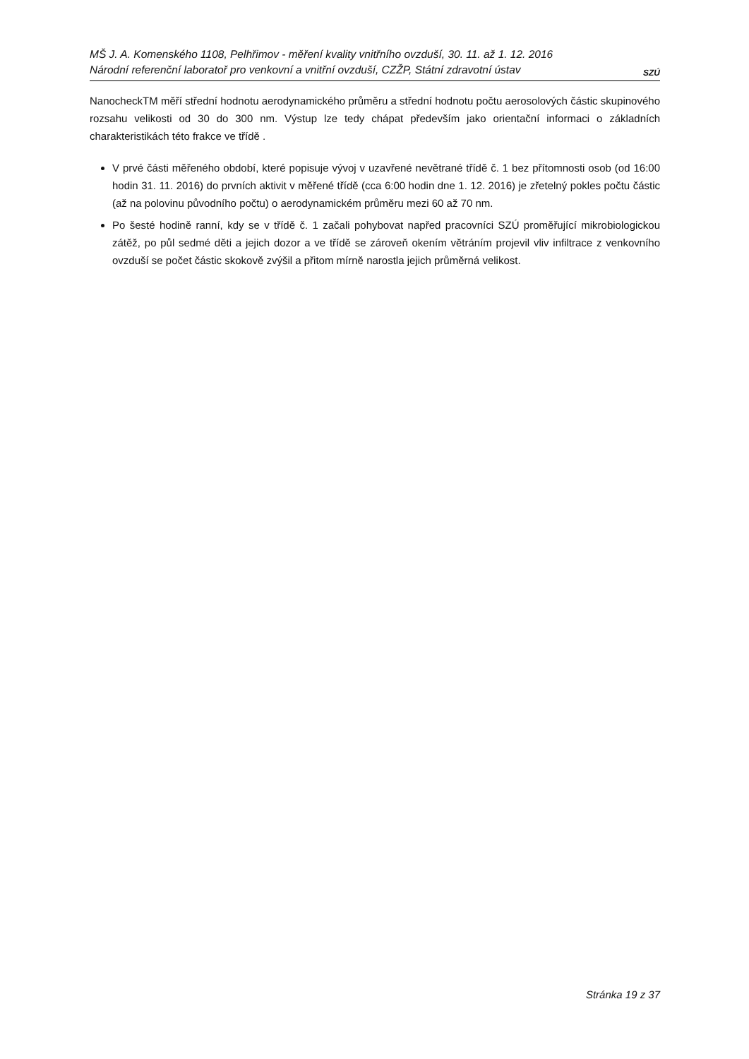MŠ J. A. Komenského 1108, Pelhřimov - měření kvality vnitřního ovzduší, 30. 11. až 1. 12. 2016
Národní referenční laboratoř pro venkovní a vnitřní ovzduší, CZŽP, Státní zdravotní ústav
SZÚ
NanocheckTM měří střední hodnotu aerodynamického průměru a střední hodnotu počtu aerosolových částic skupinového rozsahu velikosti od 30 do 300 nm. Výstup lze tedy chápat především jako orientační informaci o základních charakteristikách této frakce ve třídě .
V prvé části měřeného období, které popisuje vývoj v uzavřené nevětrané třídě č. 1 bez přítomnosti osob (od 16:00 hodin 31. 11. 2016) do prvních aktivit v měřené třídě (cca 6:00 hodin dne 1. 12. 2016) je zřetelný pokles počtu částic (až na polovinu původního počtu) o aerodynamickém průměru mezi 60 až 70 nm.
Po šesté hodině ranní, kdy se v třídě č. 1 začali pohybovat napřed pracovníci SZÚ proměřující mikrobiologickou zátěž, po půl sedmé děti a jejich dozor a ve třídě se zároveň okením větráním projevil vliv infiltrace z venkovního ovzduší se počet částic skokově zvýšil a přitom mírně narostla jejich průměrná velikost.
Stránka 19 z 37